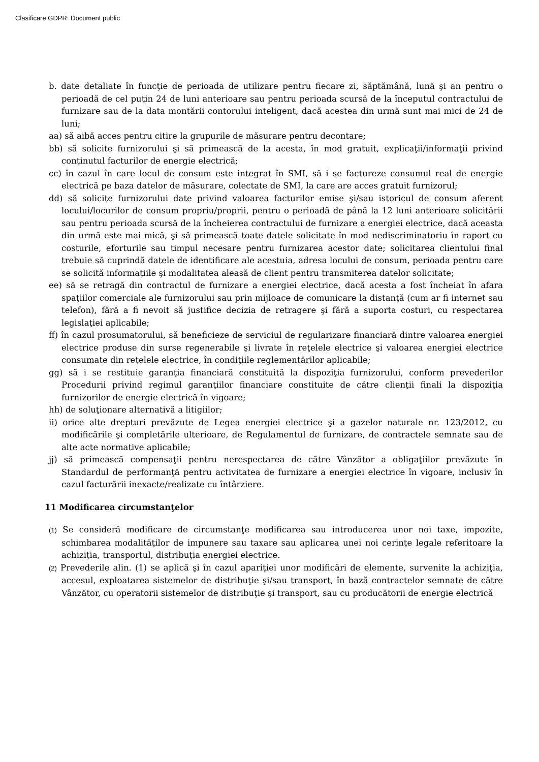Clasificare GDPR: Document public
b. date detaliate în funcţie de perioada de utilizare pentru fiecare zi, săptămână, lună şi an pentru o perioadă de cel puţin 24 de luni anterioare sau pentru perioada scursă de la începutul contractului de furnizare sau de la data montării contorului inteligent, dacă acestea din urmă sunt mai mici de 24 de luni;
aa) să aibă acces pentru citire la grupurile de măsurare pentru decontare;
bb) să solicite furnizorului şi să primească de la acesta, în mod gratuit, explicaţii/informaţii privind conţinutul facturilor de energie electrică;
cc) în cazul în care locul de consum este integrat în SMI, să i se factureze consumul real de energie electrică pe baza datelor de măsurare, colectate de SMI, la care are acces gratuit furnizorul;
dd) să solicite furnizorului date privind valoarea facturilor emise şi/sau istoricul de consum aferent locului/locurilor de consum propriu/proprii, pentru o perioadă de până la 12 luni anterioare solicitării sau pentru perioada scursă de la încheierea contractului de furnizare a energiei electrice, dacă aceasta din urmă este mai mică, şi să primească toate datele solicitate în mod nediscriminatoriu în raport cu costurile, eforturile sau timpul necesare pentru furnizarea acestor date; solicitarea clientului final trebuie să cuprindă datele de identificare ale acestuia, adresa locului de consum, perioada pentru care se solicită informaţiile şi modalitatea aleasă de client pentru transmiterea datelor solicitate;
ee) să se retragă din contractul de furnizare a energiei electrice, dacă acesta a fost încheiat în afara spaţiilor comerciale ale furnizorului sau prin mijloace de comunicare la distanţă (cum ar fi internet sau telefon), fără a fi nevoit să justifice decizia de retragere şi fără a suporta costuri, cu respectarea legislaţiei aplicabile;
ff) în cazul prosumatorului, să beneficieze de serviciul de regularizare financiară dintre valoarea energiei electrice produse din surse regenerabile şi livrate în reţelele electrice şi valoarea energiei electrice consumate din reţelele electrice, în condiţiile reglementărilor aplicabile;
gg) să i se restituie garanţia financiară constituită la dispoziţia furnizorului, conform prevederilor Procedurii privind regimul garanţiilor financiare constituite de către clienţii finali la dispoziţia furnizorilor de energie electrică în vigoare;
hh) de soluţionare alternativă a litigiilor;
ii) orice alte drepturi prevăzute de Legea energiei electrice şi a gazelor naturale nr. 123/2012, cu modificările şi completările ulterioare, de Regulamentul de furnizare, de contractele semnate sau de alte acte normative aplicabile;
jj) să primească compensaţii pentru nerespectarea de către Vânzător a obligaţiilor prevăzute în Standardul de performanţă pentru activitatea de furnizare a energiei electrice în vigoare, inclusiv în cazul facturării inexacte/realizate cu întârziere.
11 Modificarea circumstanţelor
(1) Se consideră modificare de circumstanţe modificarea sau introducerea unor noi taxe, impozite, schimbarea modalităţilor de impunere sau taxare sau aplicarea unei noi cerinţe legale referitoare la achiziţia, transportul, distribuţia energiei electrice.
(2) Prevederile alin. (1) se aplică şi în cazul apariţiei unor modificări de elemente, survenite la achiziţia, accesul, exploatarea sistemelor de distribuţie şi/sau transport, în bază contractelor semnate de către Vânzător, cu operatorii sistemelor de distribuţie şi transport, sau cu producătorii de energie electrică